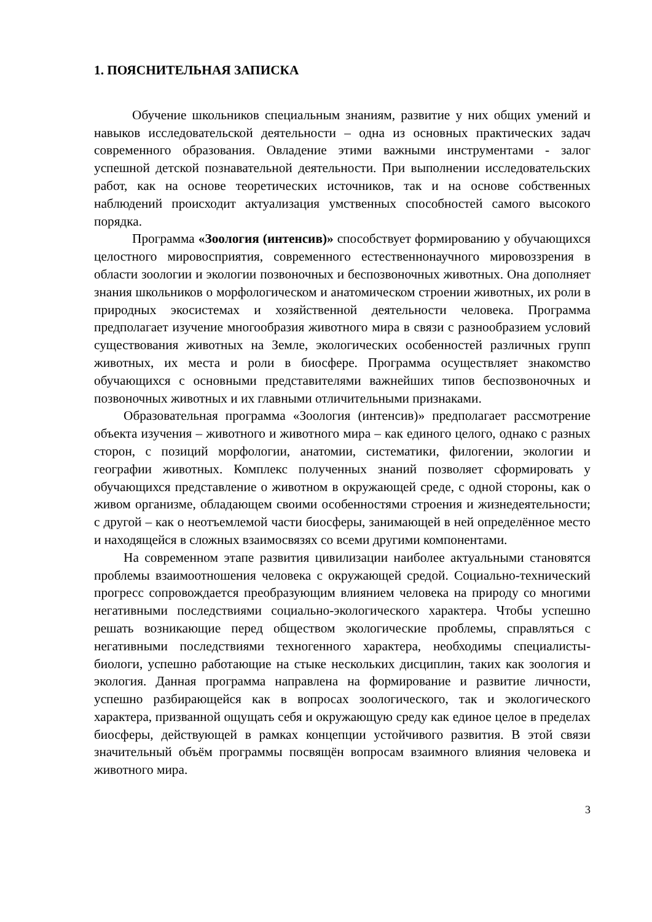1. ПОЯСНИТЕЛЬНАЯ ЗАПИСКА
Обучение школьников специальным знаниям, развитие у них общих умений и навыков исследовательской деятельности – одна из основных практических задач современного образования. Овладение этими важными инструментами - залог успешной детской познавательной деятельности. При выполнении исследовательских работ, как на основе теоретических источников, так и на основе собственных наблюдений происходит актуализация умственных способностей самого высокого порядка.
Программа «Зоология (интенсив)» способствует формированию у обучающихся целостного мировосприятия, современного естественнонаучного мировоззрения в области зоологии и экологии позвоночных и беспозвоночных животных. Она дополняет знания школьников о морфологическом и анатомическом строении животных, их роли в природных экосистемах и хозяйственной деятельности человека. Программа предполагает изучение многообразия животного мира в связи с разнообразием условий существования животных на Земле, экологических особенностей различных групп животных, их места и роли в биосфере. Программа осуществляет знакомство обучающихся с основными представителями важнейших типов беспозвоночных и позвоночных животных и их главными отличительными признаками.
Образовательная программа «Зоология (интенсив)» предполагает рассмотрение объекта изучения – животного и животного мира – как единого целого, однако с разных сторон, с позиций морфологии, анатомии, систематики, филогении, экологии и географии животных. Комплекс полученных знаний позволяет сформировать у обучающихся представление о животном в окружающей среде, с одной стороны, как о живом организме, обладающем своими особенностями строения и жизнедеятельности; с другой – как о неотъемлемой части биосферы, занимающей в ней определённое место и находящейся в сложных взаимосвязях со всеми другими компонентами.
На современном этапе развития цивилизации наиболее актуальными становятся проблемы взаимоотношения человека с окружающей средой. Социально-технический прогресс сопровождается преобразующим влиянием человека на природу со многими негативными последствиями социально-экологического характера. Чтобы успешно решать возникающие перед обществом экологические проблемы, справляться с негативными последствиями техногенного характера, необходимы специалисты-биологи, успешно работающие на стыке нескольких дисциплин, таких как зоология и экология. Данная программа направлена на формирование и развитие личности, успешно разбирающейся как в вопросах зоологического, так и экологического характера, призванной ощущать себя и окружающую среду как единое целое в пределах биосферы, действующей в рамках концепции устойчивого развития. В этой связи значительный объём программы посвящён вопросам взаимного влияния человека и животного мира.
3